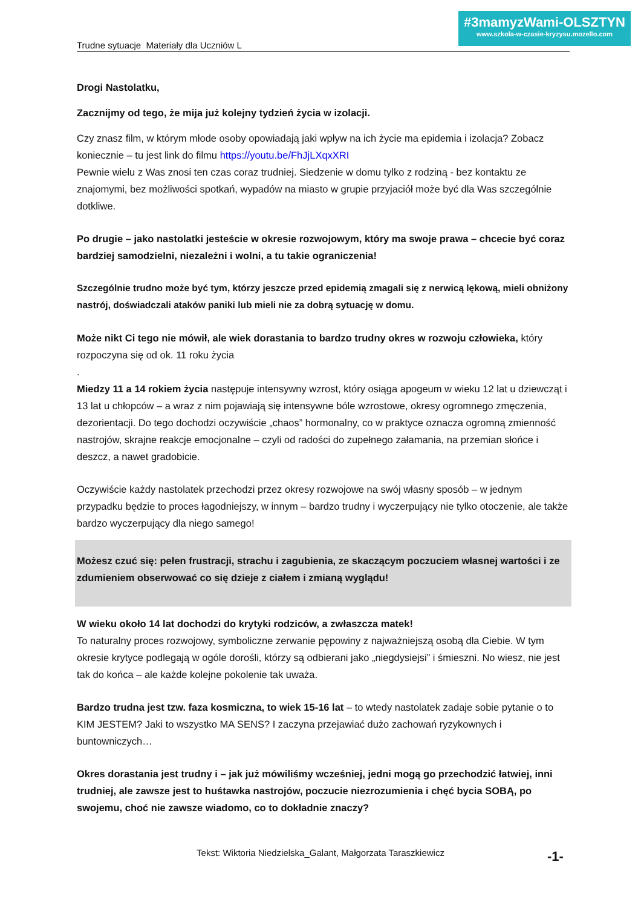#3mamyzWami-OLSZTYN
www.szkola-w-czasie-kryzysu.mozello.com
Trudne sytuacje Materiały dla Uczniów L
Drogi Nastolatku,
Zacznijmy od tego, że mija już kolejny tydzień życia w izolacji.
Czy znasz film, w którym młode osoby opowiadają jaki wpływ na ich życie ma epidemia i izolacja? Zobacz koniecznie – tu jest link do filmu https://youtu.be/FhJjLXqxXRI
Pewnie wielu z Was znosi ten czas coraz trudniej. Siedzenie w domu tylko z rodziną - bez kontaktu ze znajomymi, bez możliwości spotkań, wypadów na miasto w grupie przyjaciół może być dla Was szczególnie dotkliwe.
Po drugie – jako nastolatki jesteście w okresie rozwojowym, który ma swoje prawa – chcecie być coraz bardziej samodzielni, niezależni i wolni, a tu takie ograniczenia!
Szczególnie trudno może być tym, którzy jeszcze przed epidemią zmagali się z nerwicą lękową, mieli obniżony nastrój, doświadczali ataków paniki lub mieli nie za dobrą sytuację w domu.
Może nikt Ci tego nie mówił, ale wiek dorastania to bardzo trudny okres w rozwoju człowieka, który rozpoczyna się od ok. 11 roku życia
.
Miedzy 11 a 14 rokiem życia następuje intensywny wzrost, który osiąga apogeum w wieku 12 lat u dziewcząt i 13 lat u chłopców – a wraz z nim pojawiają się intensywne bóle wzrostowe, okresy ogromnego zmęczenia, dezorientacji. Do tego dochodzi oczywiście „chaos” hormonalny, co w praktyce oznacza ogromną zmienność nastrojów, skrajne reakcje emocjonalne – czyli od radości do zupełnego załamania, na przemian słońce i deszcz, a nawet gradobicie.
Oczywiście każdy nastolatek przechodzi przez okresy rozwojowe na swój własny sposób – w jednym przypadku będzie to proces łagodniejszy, w innym – bardzo trudny i wyczerpujący nie tylko otoczenie, ale także bardzo wyczerpujący dla niego samego!
Możesz czuć się: pełen frustracji, strachu i zagubienia, ze skaczącym poczuciem własnej wartości i ze zdumieniem obserwować co się dzieje z ciałem i zmianą wyglądu!
W wieku około 14 lat dochodzi do krytyki rodziców, a zwłaszcza matek!
To naturalny proces rozwojowy, symboliczne zerwanie pępowiny z najważniejszą osobą dla Ciebie. W tym okresie krytyce podlegają w ogóle dorośli, którzy są odbierani jako „niegdysiejsi” i śmieszni. No wiesz, nie jest tak do końca – ale każde kolejne pokolenie tak uważa.
Bardzo trudna jest tzw. faza kosmiczna, to wiek 15-16 lat – to wtedy nastolatek zadaje sobie pytanie o to KIM JESTEM? Jaki to wszystko MA SENS? I zaczyna przejawiać dużo zachowań ryzykownych i buntowniczych…
Okres dorastania jest trudny i – jak już mówiliśmy wcześniej, jedni mogą go przechodzić łatwiej, inni trudniej, ale zawsze jest to huśtawka nastrojów, poczucie niezrozumienia i chęć bycia SOBĄ, po swojemu, choć nie zawsze wiadomo, co to dokładnie znaczy?
Tekst: Wiktoria Niedzielska_Galant, Małgorzata Taraszkiewicz -1-